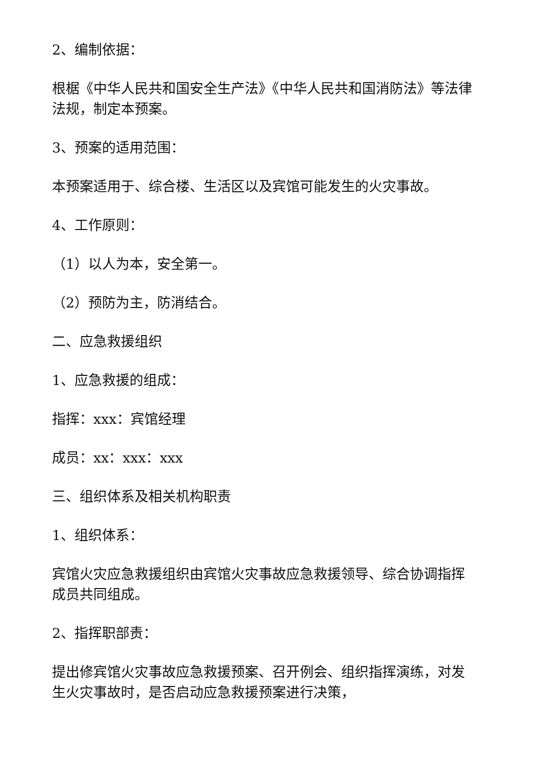2、编制依据：
根椐《中华人民共和国安全生产法》《中华人民共和国消防法》等法律法规，制定本预案。
3、预案的适用范围：
本预案适用于、综合楼、生活区以及宾馆可能发生的火灾事故。
4、工作原则：
（1）以人为本，安全第一。
（2）预防为主，防消结合。
二、应急救援组织
1、应急救援的组成：
指挥：xxx：宾馆经理
成员：xx：xxx：xxx
三、组织体系及相关机构职责
1、组织体系：
宾馆火灾应急救援组织由宾馆火灾事故应急救援领导、综合协调指挥成员共同组成。
2、指挥职部责：
提出修宾馆火灾事故应急救援预案、召开例会、组织指挥演练，对发生火灾事故时，是否启动应急救援预案进行决策，